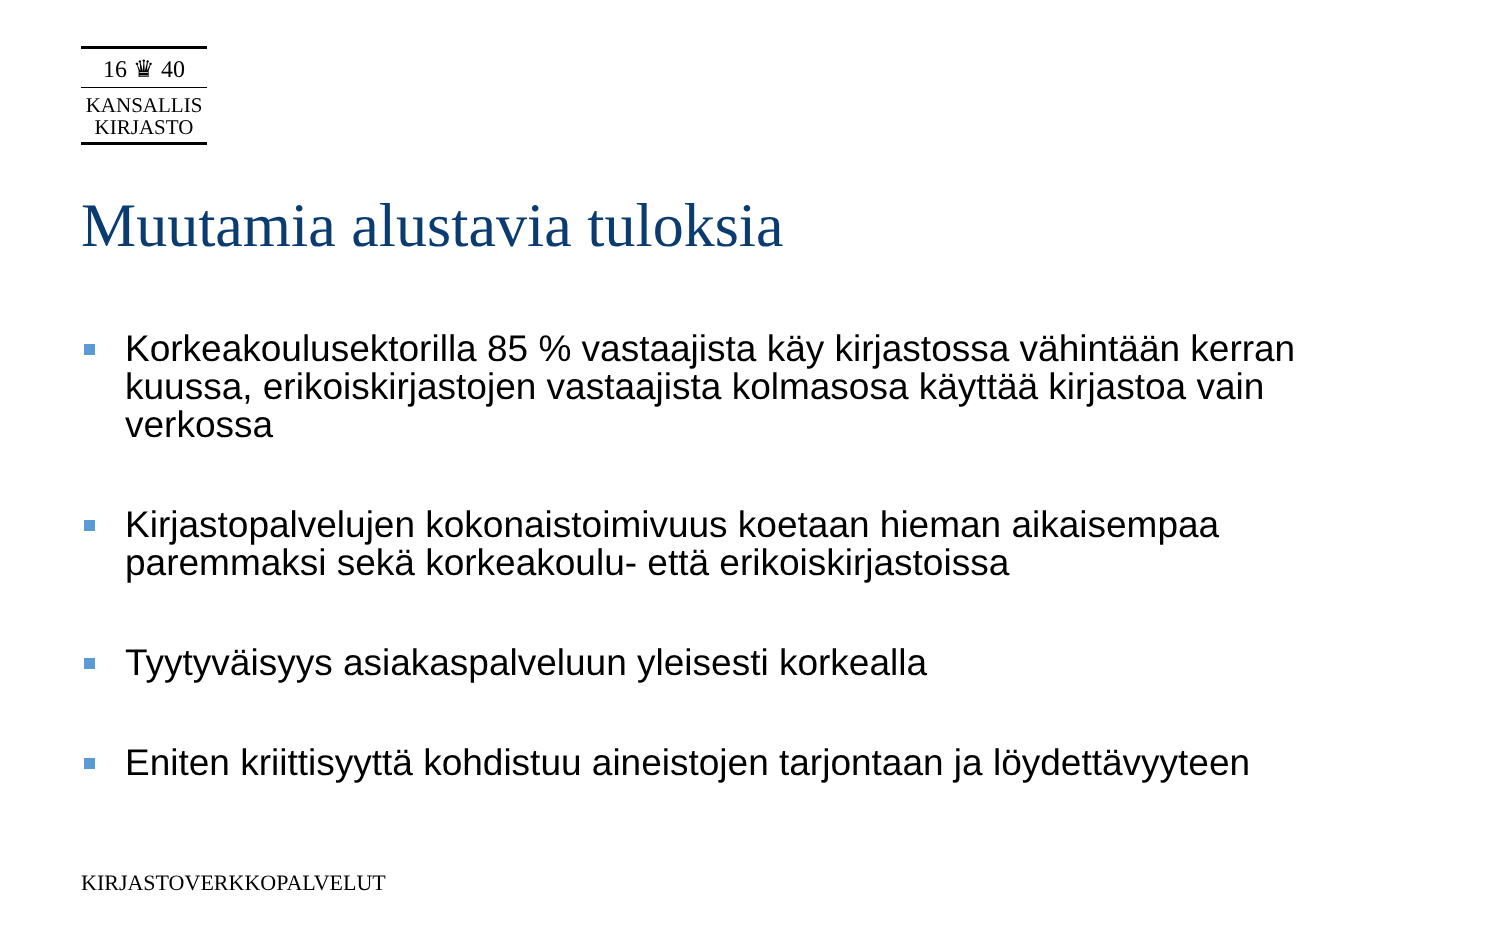16 ♛ 40
KANSALLIS
KIRJASTO
Muutamia alustavia tuloksia
Korkeakoulusektorilla 85 % vastaajista käy kirjastossa vähintään kerran kuussa, erikoiskirjastojen vastaajista kolmasosa käyttää kirjastoa vain verkossa
Kirjastopalvelujen kokonaistoimivuus koetaan hieman aikaisempaa paremmaksi sekä korkeakoulu- että erikoiskirjastoissa
Tyytyväisyys asiakaspalveluun yleisesti korkealla
Eniten kriittisyyttä kohdistuu aineistojen tarjontaan ja löydettävyyteen
KIRJASTOVERKKOPALVELUT